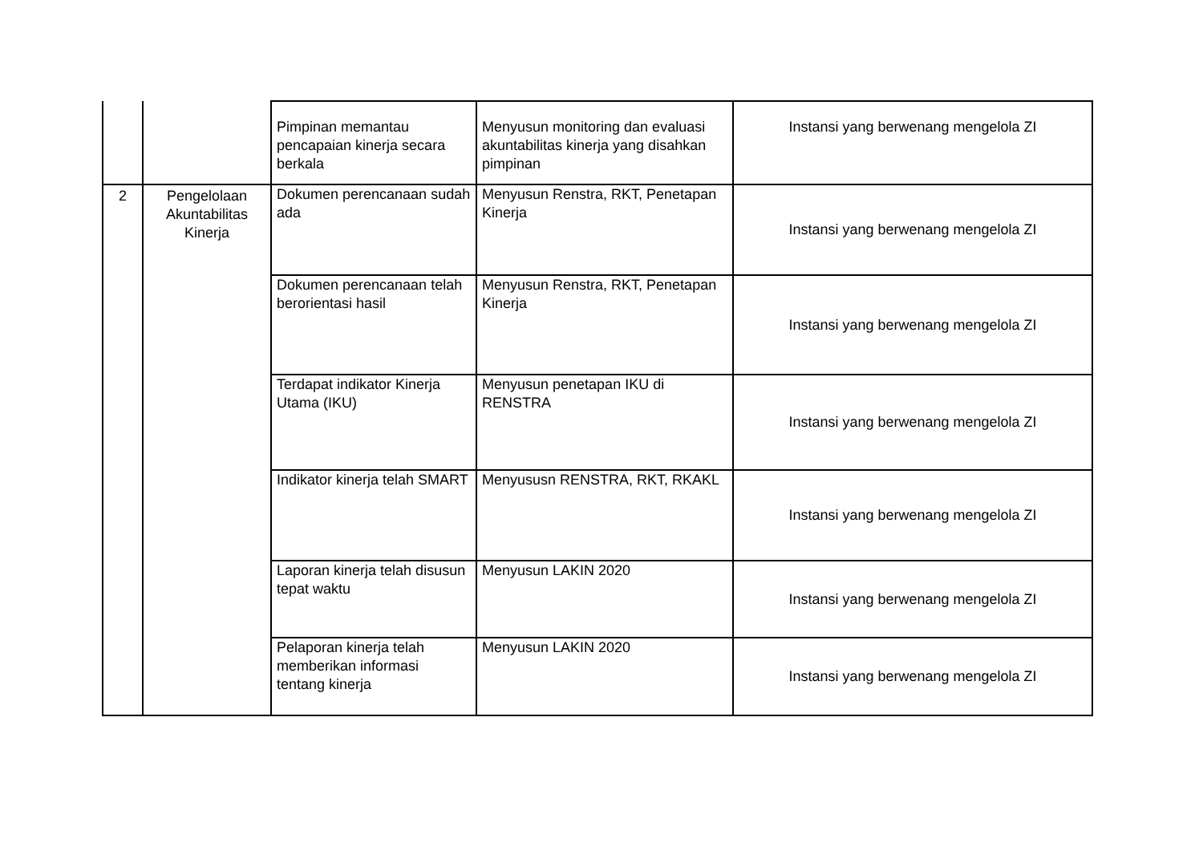| | | Pimpinan memantau pencapaian kinerja secara berkala | Menyusun monitoring dan evaluasi akuntabilitas kinerja yang disahkan pimpinan | Instansi yang berwenang mengelola ZI |
| 2 | Pengelolaan Akuntabilitas Kinerja | Dokumen perencanaan sudah ada | Menyusun Renstra, RKT, Penetapan Kinerja | Instansi yang berwenang mengelola ZI |
| | | Dokumen perencanaan telah berorientasi hasil | Menyusun Renstra, RKT, Penetapan Kinerja | Instansi yang berwenang mengelola ZI |
| | | Terdapat indikator Kinerja Utama (IKU) | Menyusun penetapan IKU di RENSTRA | Instansi yang berwenang mengelola ZI |
| | | Indikator kinerja telah SMART | Menyususn RENSTRA, RKT, RKAKL | Instansi yang berwenang mengelola ZI |
| | | Laporan kinerja telah disusun tepat waktu | Menyusun LAKIN 2020 | Instansi yang berwenang mengelola ZI |
| | | Pelaporan kinerja telah memberikan informasi tentang kinerja | Menyusun LAKIN 2020 | Instansi yang berwenang mengelola ZI |